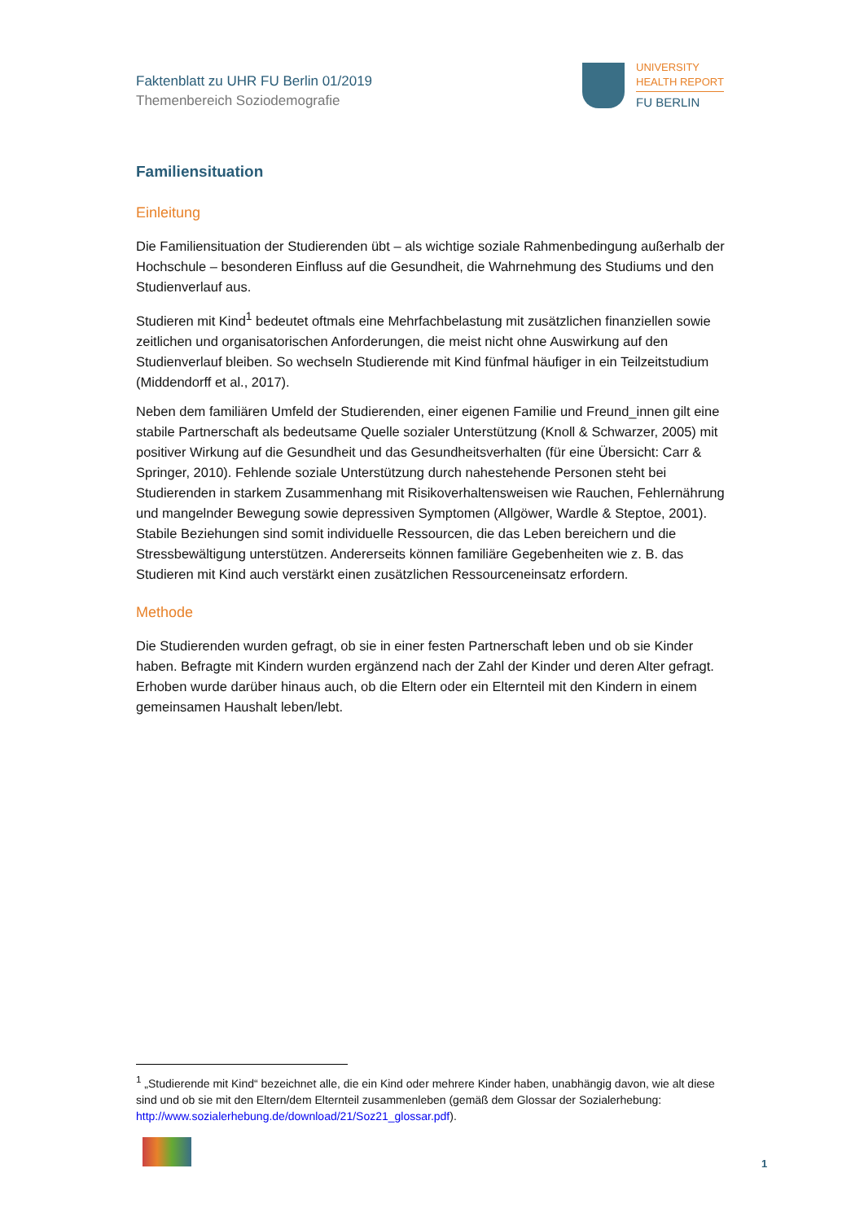Faktenblatt zu UHR FU Berlin 01/2019
Themenbereich Soziodemografie
UNIVERSITY
HEALTH REPORT
FU BERLIN
Familiensituation
Einleitung
Die Familiensituation der Studierenden übt – als wichtige soziale Rahmenbedingung außerhalb der Hochschule – besonderen Einfluss auf die Gesundheit, die Wahrnehmung des Studiums und den Studienverlauf aus.
Studieren mit Kind<sup>1</sup> bedeutet oftmals eine Mehrfachbelastung mit zusätzlichen finanziellen sowie zeitlichen und organisatorischen Anforderungen, die meist nicht ohne Auswirkung auf den Studienverlauf bleiben. So wechseln Studierende mit Kind fünfmal häufiger in ein Teilzeitstudium (Middendorff et al., 2017).
Neben dem familiären Umfeld der Studierenden, einer eigenen Familie und Freund_innen gilt eine stabile Partnerschaft als bedeutsame Quelle sozialer Unterstützung (Knoll & Schwarzer, 2005) mit positiver Wirkung auf die Gesundheit und das Gesundheitsverhalten (für eine Übersicht: Carr & Springer, 2010). Fehlende soziale Unterstützung durch nahestehende Personen steht bei Studierenden in starkem Zusammenhang mit Risikoverhaltensweisen wie Rauchen, Fehlernährung und mangelnder Bewegung sowie depressiven Symptomen (Allgöwer, Wardle & Steptoe, 2001). Stabile Beziehungen sind somit individuelle Ressourcen, die das Leben bereichern und die Stressbewältigung unterstützen. Andererseits können familiäre Gegebenheiten wie z. B. das Studieren mit Kind auch verstärkt einen zusätzlichen Ressourceneinsatz erfordern.
Methode
Die Studierenden wurden gefragt, ob sie in einer festen Partnerschaft leben und ob sie Kinder haben. Befragte mit Kindern wurden ergänzend nach der Zahl der Kinder und deren Alter gefragt. Erhoben wurde darüber hinaus auch, ob die Eltern oder ein Elternteil mit den Kindern in einem gemeinsamen Haushalt leben/lebt.
<sup>1</sup> „Studierende mit Kind“ bezeichnet alle, die ein Kind oder mehrere Kinder haben, unabhängig davon, wie alt diese sind und ob sie mit den Eltern/dem Elternteil zusammenleben (gemäß dem Glossar der Sozialerhebung: http://www.sozialerhebung.de/download/21/Soz21_glossar.pdf).
1